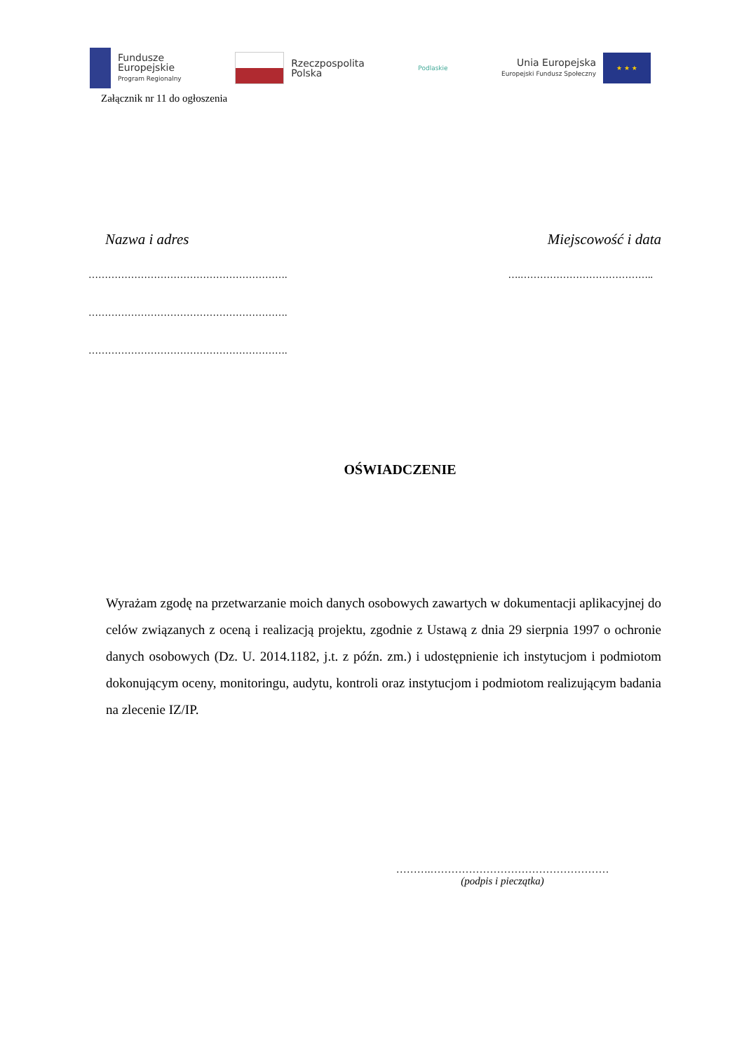Fundusze
Europejskie
Program Regionalny
Rzeczpospolita
Polska
Podlaskie
Unia Europejska
Europejski Fundusz Społeczny
★ ★ ★
Załącznik nr 11 do ogłoszenia
Nazwa i adres Miejscowość i data
……………………………………………………. ….…………………………………..
…………………………………………………….
…………………………………………………….
OŚWIADCZENIE
Wyrażam zgodę na przetwarzanie moich danych osobowych zawartych w dokumentacji aplikacyjnej do celów związanych z oceną i realizacją projektu, zgodnie z Ustawą z dnia 29 sierpnia 1997 o ochronie danych osobowych (Dz. U. 2014.1182, j.t. z późn. zm.) i udostępnienie ich instytucjom i podmiotom dokonującym oceny, monitoringu, audytu, kontroli oraz instytucjom i podmiotom realizującym badania na zlecenie IZ/IP.
……….……………………………………………
(podpis i pieczątka)